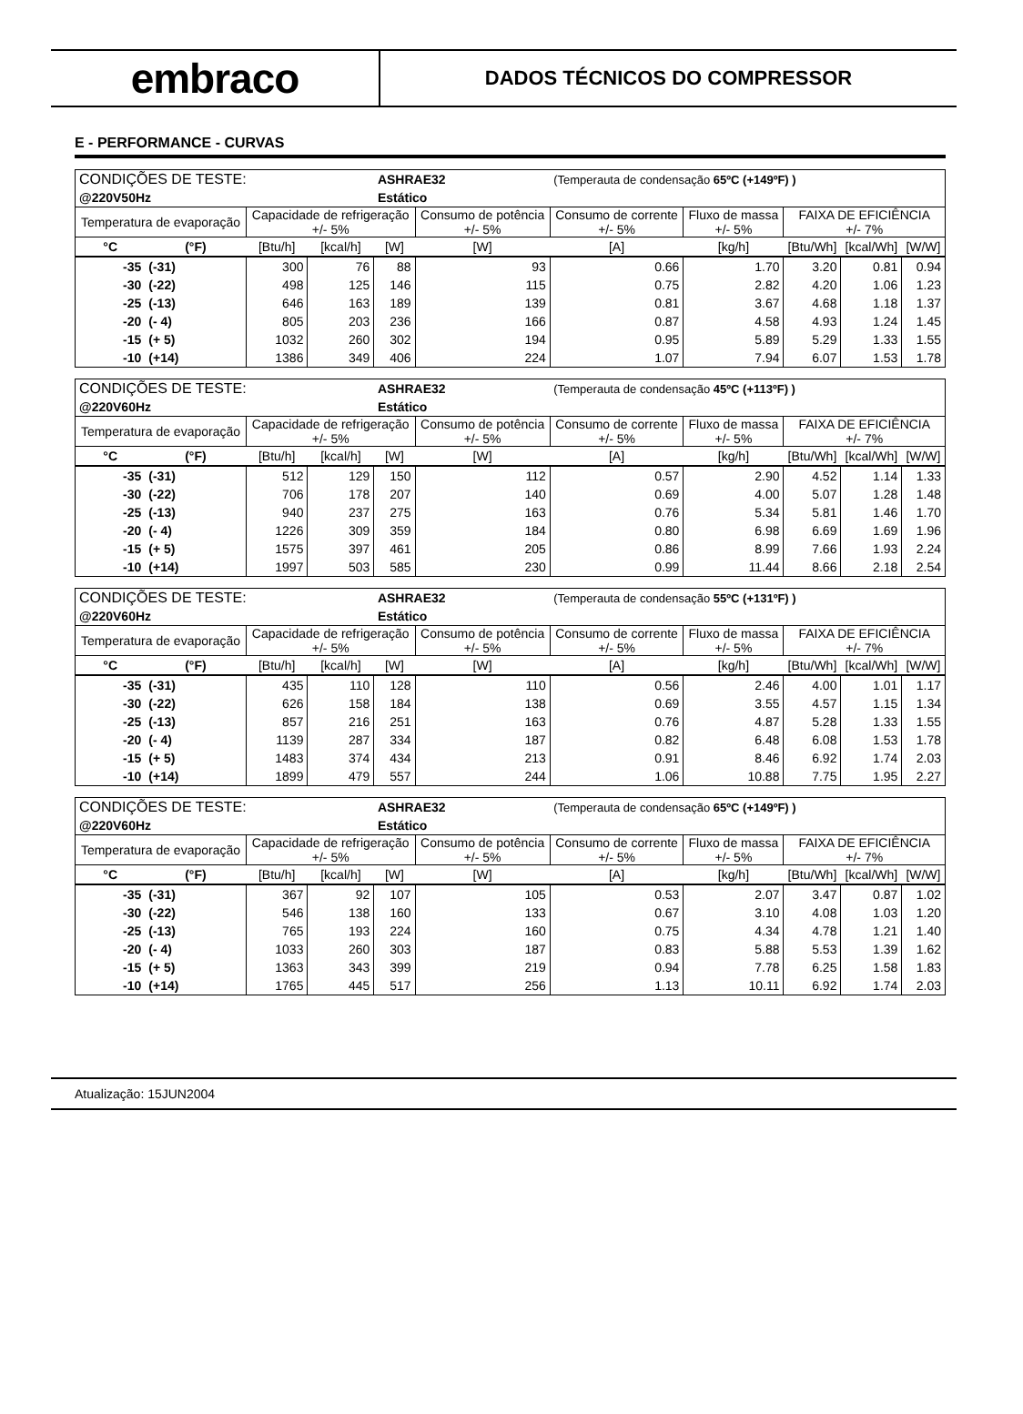embraco
DADOS TÉCNICOS DO COMPRESSOR
E - PERFORMANCE - CURVAS
| CONDIÇÕES DE TESTE: | | | | ASHRAE32 | | (Temperauta de condensação 65ºC (+149ºF) ) | | | | |
| @220V50Hz | | | | Estático | | | | | | |
| Temperatura de evaporação | | Capacidade de refrigeração +/- 5% | | | Consumo de potência +/- 5% | Consumo de corrente +/- 5% | Fluxo de massa +/- 5% | FAIXA DE EFICIÊNCIA +/- 7% | | |
| °C | (°F) | [Btu/h] | [kcal/h] | [W] | [W] | [A] | [kg/h] | [Btu/Wh] | [kcal/Wh] | [W/W] |
| -35 | (-31) | 300 | 76 | 88 | 93 | 0.66 | 1.70 | 3.20 | 0.81 | 0.94 |
| -30 | (-22) | 498 | 125 | 146 | 115 | 0.75 | 2.82 | 4.20 | 1.06 | 1.23 |
| -25 | (-13) | 646 | 163 | 189 | 139 | 0.81 | 3.67 | 4.68 | 1.18 | 1.37 |
| -20 | (- 4) | 805 | 203 | 236 | 166 | 0.87 | 4.58 | 4.93 | 1.24 | 1.45 |
| -15 | (+ 5) | 1032 | 260 | 302 | 194 | 0.95 | 5.89 | 5.29 | 1.33 | 1.55 |
| -10 | (+14) | 1386 | 349 | 406 | 224 | 1.07 | 7.94 | 6.07 | 1.53 | 1.78 |
| CONDIÇÕES DE TESTE: | | | | ASHRAE32 | | (Temperauta de condensação 45ºC (+113ºF) ) | | | | |
| @220V60Hz | | | | Estático | | | | | | |
| Temperatura de evaporação | | Capacidade de refrigeração +/- 5% | | | Consumo de potência +/- 5% | Consumo de corrente +/- 5% | Fluxo de massa +/- 5% | FAIXA DE EFICIÊNCIA +/- 7% | | |
| °C | (°F) | [Btu/h] | [kcal/h] | [W] | [W] | [A] | [kg/h] | [Btu/Wh] | [kcal/Wh] | [W/W] |
| -35 | (-31) | 512 | 129 | 150 | 112 | 0.57 | 2.90 | 4.52 | 1.14 | 1.33 |
| -30 | (-22) | 706 | 178 | 207 | 140 | 0.69 | 4.00 | 5.07 | 1.28 | 1.48 |
| -25 | (-13) | 940 | 237 | 275 | 163 | 0.76 | 5.34 | 5.81 | 1.46 | 1.70 |
| -20 | (- 4) | 1226 | 309 | 359 | 184 | 0.80 | 6.98 | 6.69 | 1.69 | 1.96 |
| -15 | (+ 5) | 1575 | 397 | 461 | 205 | 0.86 | 8.99 | 7.66 | 1.93 | 2.24 |
| -10 | (+14) | 1997 | 503 | 585 | 230 | 0.99 | 11.44 | 8.66 | 2.18 | 2.54 |
| CONDIÇÕES DE TESTE: | | | | ASHRAE32 | | (Temperauta de condensação 55ºC (+131ºF) ) | | | | |
| @220V60Hz | | | | Estático | | | | | | |
| Temperatura de evaporação | | Capacidade de refrigeração +/- 5% | | | Consumo de potência +/- 5% | Consumo de corrente +/- 5% | Fluxo de massa +/- 5% | FAIXA DE EFICIÊNCIA +/- 7% | | |
| °C | (°F) | [Btu/h] | [kcal/h] | [W] | [W] | [A] | [kg/h] | [Btu/Wh] | [kcal/Wh] | [W/W] |
| -35 | (-31) | 435 | 110 | 128 | 110 | 0.56 | 2.46 | 4.00 | 1.01 | 1.17 |
| -30 | (-22) | 626 | 158 | 184 | 138 | 0.69 | 3.55 | 4.57 | 1.15 | 1.34 |
| -25 | (-13) | 857 | 216 | 251 | 163 | 0.76 | 4.87 | 5.28 | 1.33 | 1.55 |
| -20 | (- 4) | 1139 | 287 | 334 | 187 | 0.82 | 6.48 | 6.08 | 1.53 | 1.78 |
| -15 | (+ 5) | 1483 | 374 | 434 | 213 | 0.91 | 8.46 | 6.92 | 1.74 | 2.03 |
| -10 | (+14) | 1899 | 479 | 557 | 244 | 1.06 | 10.88 | 7.75 | 1.95 | 2.27 |
| CONDIÇÕES DE TESTE: | | | | ASHRAE32 | | (Temperauta de condensação 65ºC (+149ºF) ) | | | | |
| @220V60Hz | | | | Estático | | | | | | |
| Temperatura de evaporação | | Capacidade de refrigeração +/- 5% | | | Consumo de potência +/- 5% | Consumo de corrente +/- 5% | Fluxo de massa +/- 5% | FAIXA DE EFICIÊNCIA +/- 7% | | |
| °C | (°F) | [Btu/h] | [kcal/h] | [W] | [W] | [A] | [kg/h] | [Btu/Wh] | [kcal/Wh] | [W/W] |
| -35 | (-31) | 367 | 92 | 107 | 105 | 0.53 | 2.07 | 3.47 | 0.87 | 1.02 |
| -30 | (-22) | 546 | 138 | 160 | 133 | 0.67 | 3.10 | 4.08 | 1.03 | 1.20 |
| -25 | (-13) | 765 | 193 | 224 | 160 | 0.75 | 4.34 | 4.78 | 1.21 | 1.40 |
| -20 | (- 4) | 1033 | 260 | 303 | 187 | 0.83 | 5.88 | 5.53 | 1.39 | 1.62 |
| -15 | (+ 5) | 1363 | 343 | 399 | 219 | 0.94 | 7.78 | 6.25 | 1.58 | 1.83 |
| -10 | (+14) | 1765 | 445 | 517 | 256 | 1.13 | 10.11 | 6.92 | 1.74 | 2.03 |
Atualização: 15JUN2004